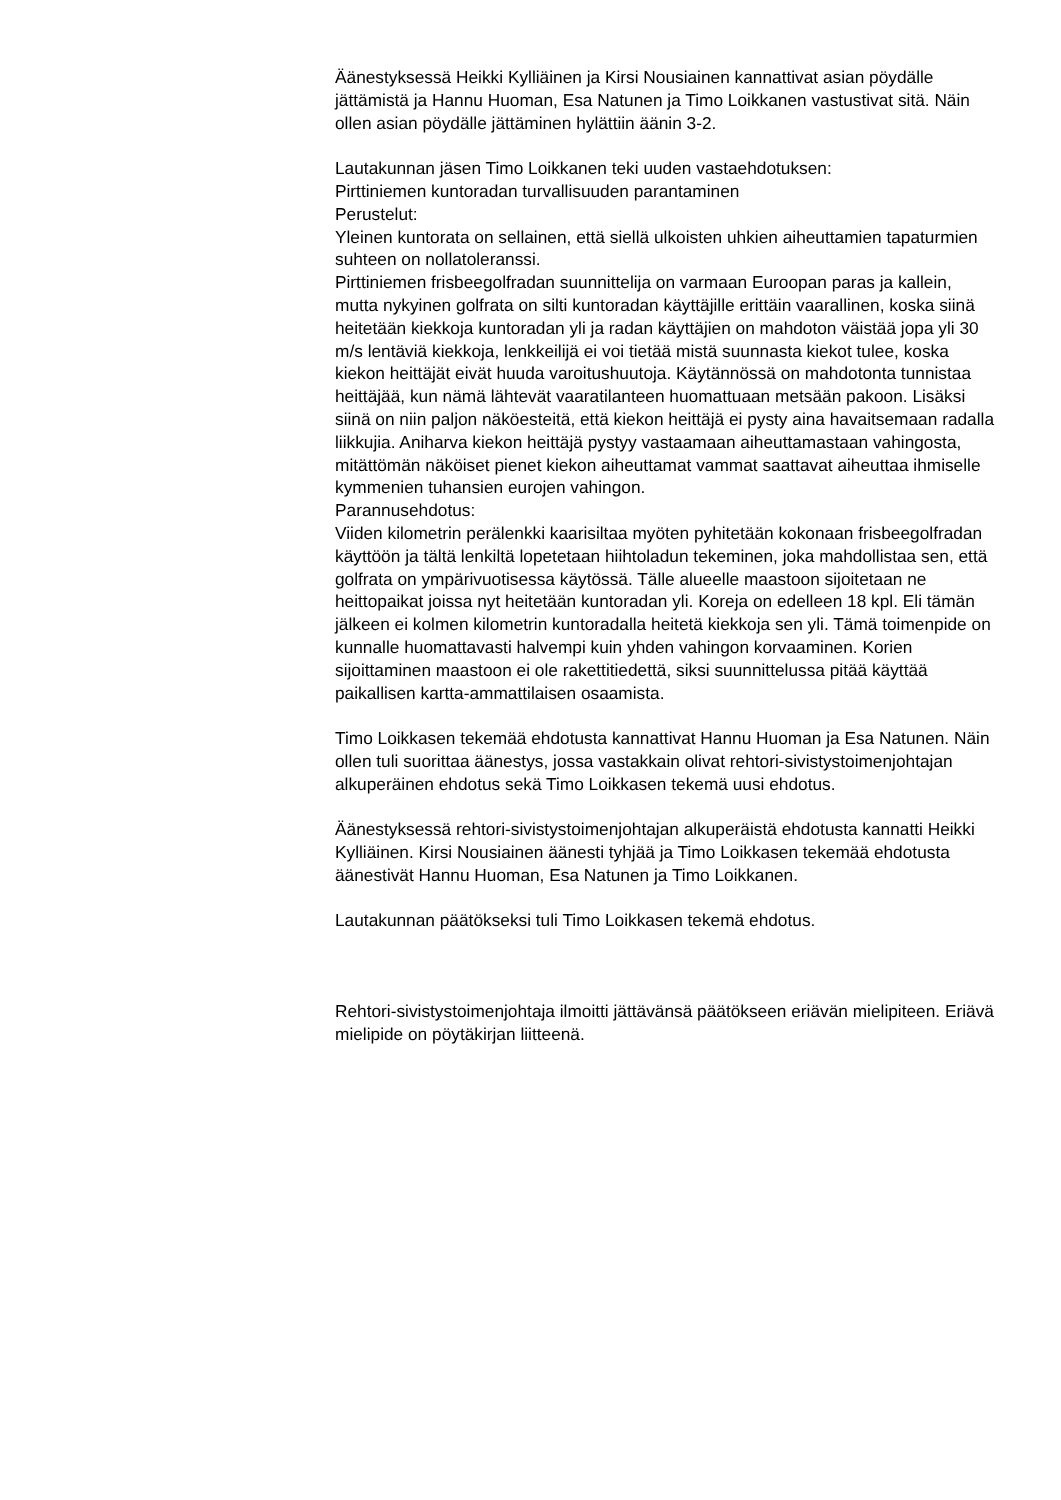Äänestyksessä Heikki Kylliäinen ja Kirsi Nousiainen kannattivat asian pöydälle jättämistä ja Hannu Huoman, Esa Natunen ja Timo Loikkanen vastustivat sitä. Näin ollen asian pöydälle jättäminen hylättiin äänin 3-2.
Lautakunnan jäsen Timo Loikkanen teki uuden vastaehdotuksen:
Pirttiniemen kuntoradan turvallisuuden parantaminen
Perustelut:
Yleinen kuntorata on sellainen, että siellä ulkoisten uhkien aiheuttamien tapaturmien suhteen on nollatoleranssi.
Pirttiniemen frisbeegolfradan suunnittelija on varmaan Euroopan paras ja kallein, mutta nykyinen golfrata on silti kuntoradan käyttäjille erittäin vaarallinen, koska siinä heitetään kiekkoja kuntoradan yli ja radan käyttäjien on mahdoton väistää jopa yli 30 m/s lentäviä kiekkoja, lenkkeilijä ei voi tietää mistä suunnasta kiekot tulee, koska kiekon heittäjät eivät huuda varoitushuutoja. Käytännössä on mahdotonta tunnistaa heittäjää, kun nämä lähtevät vaaratilanteen huomattuaan metsään pakoon. Lisäksi siinä on niin paljon näköesteitä, että kiekon heittäjä ei pysty aina havaitsemaan radalla liikkujia. Aniharva kiekon heittäjä pystyy vastaamaan aiheuttamastaan vahingosta, mitättömän näköiset pienet kiekon aiheuttamat vammat saattavat aiheuttaa ihmiselle kymmenien tuhansien eurojen vahingon.
Parannusehdotus:
Viiden kilometrin perälenkki kaarisiltaa myöten pyhitetään kokonaan frisbeegolfradan käyttöön ja tältä lenkiltä lopetetaan hiihtoladun tekeminen, joka mahdollistaa sen, että golfrata on ympärivuotisessa käytössä. Tälle alueelle maastoon sijoitetaan ne heittopaikat joissa nyt heitetään kuntoradan yli. Koreja on edelleen 18 kpl. Eli tämän jälkeen ei kolmen kilometrin kuntoradalla heitetä kiekkoja sen yli. Tämä toimenpide on kunnalle huomattavasti halvempi kuin yhden vahingon korvaaminen. Korien sijoittaminen maastoon ei ole rakettitiedettä, siksi suunnittelussa pitää käyttää paikallisen kartta-ammattilaisen osaamista.
Timo Loikkasen tekemää ehdotusta kannattivat Hannu Huoman ja Esa Natunen. Näin ollen tuli suorittaa äänestys, jossa vastakkain olivat rehtori-sivistystoimenjohtajan alkuperäinen ehdotus sekä Timo Loikkasen tekemä uusi ehdotus.
Äänestyksessä rehtori-sivistystoimenjohtajan alkuperäistä ehdotusta kannatti Heikki Kylliäinen. Kirsi Nousiainen äänesti tyhjää ja Timo Loikkasen tekemää ehdotusta äänestivät Hannu Huoman, Esa Natunen ja Timo Loikkanen.
Lautakunnan päätökseksi tuli Timo Loikkasen tekemä ehdotus.
Rehtori-sivistystoimenjohtaja ilmoitti jättävänsä päätökseen eriävän mielipiteen. Eriävä mielipide on pöytäkirjan liitteenä.